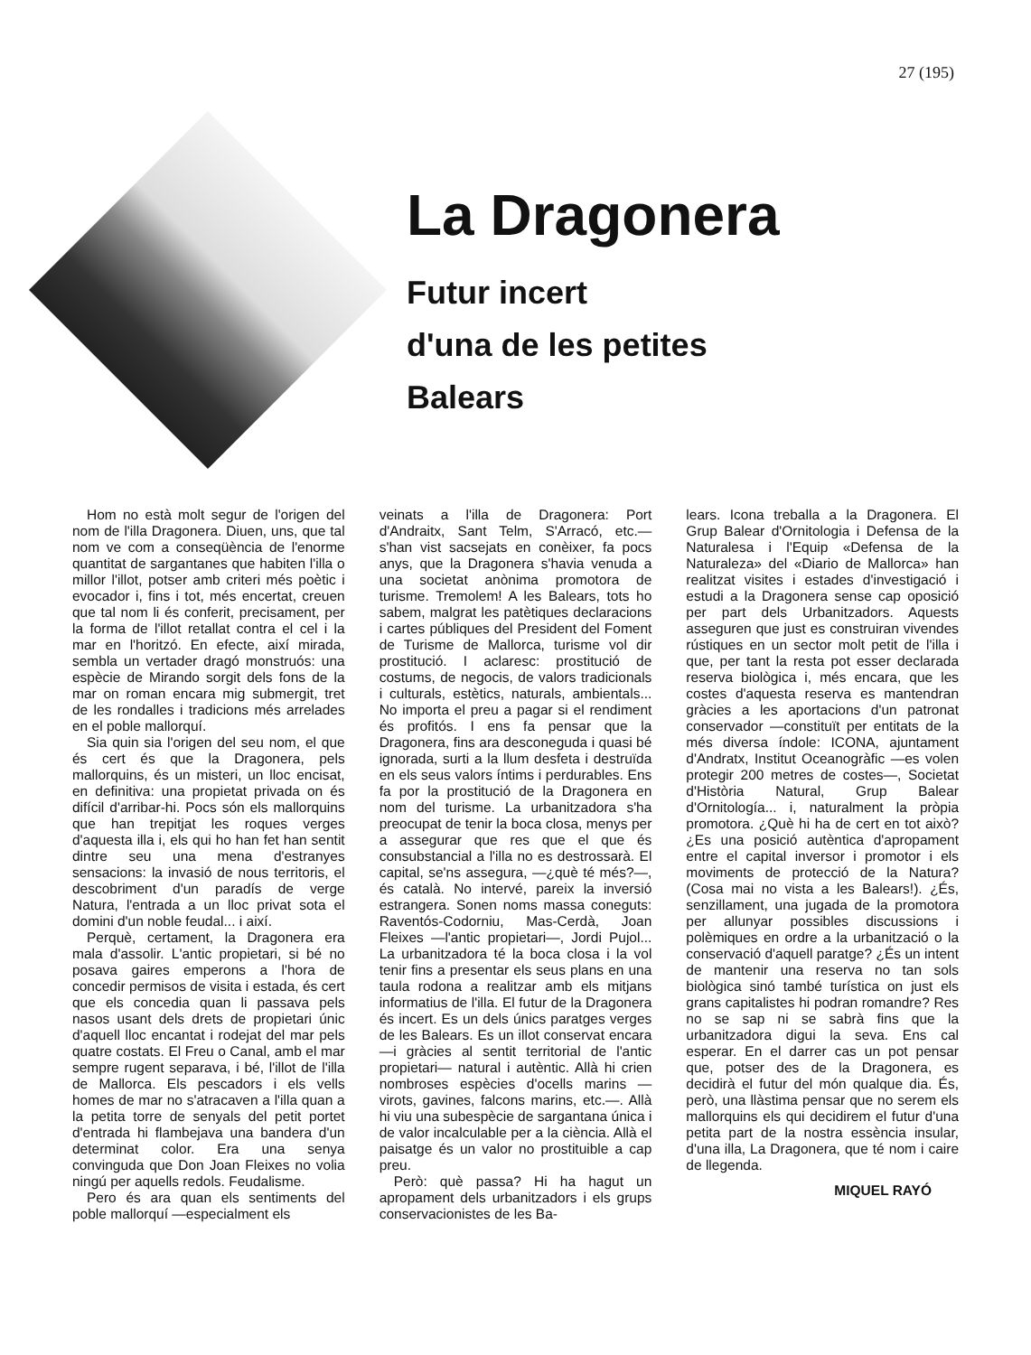27 (195)
La Dragonera
Futur incert
d'una de les petites
Balears
Hom no està molt segur de l'origen del nom de l'illa Dragonera. Diuen, uns, que tal nom ve com a conseqüència de l'enorme quantitat de sargantanes que habiten l'illa o millor l'illot, potser amb criteri més poètic i evocador i, fins i tot, més encertat, creuen que tal nom li és conferit, precisament, per la forma de l'illot retallat contra el cel i la mar en l'horitzó. En efecte, així mirada, sembla un vertader dragó monstruós: una espècie de Mirando sorgit dels fons de la mar on roman encara mig submergit, tret de les rondalles i tradicions més arrelades en el poble mallorquí.
Sia quin sia l'origen del seu nom, el que és cert és que la Dragonera, pels mallorquins, és un misteri, un lloc encisat, en definitiva: una propietat privada on és difícil d'arribar-hi. Pocs són els mallorquins que han trepitjat les roques verges d'aquesta illa i, els qui ho han fet han sentit dintre seu una mena d'estranyes sensacions: la invasió de nous territoris, el descobriment d'un paradís de verge Natura, l'entrada a un lloc privat sota el domini d'un noble feudal... i així.
Perquè, certament, la Dragonera era mala d'assolir. L'antic propietari, si bé no posava gaires emperons a l'hora de concedir permisos de visita i estada, és cert que els concedia quan li passava pels nasos usant dels drets de propietari únic d'aquell lloc encantat i rodejat del mar pels quatre costats. El Freu o Canal, amb el mar sempre rugent separava, i bé, l'illot de l'illa de Mallorca. Els pescadors i els vells homes de mar no s'atracaven a l'illa quan a la petita torre de senyals del petit portet d'entrada hi flambejava una bandera d'un determinat color. Era una senya convinguda que Don Joan Fleixes no volia ningú per aquells redols. Feudalisme.
Pero és ara quan els sentiments del poble mallorquí —especialment els
veinats a l'illa de Dragonera: Port d'Andraitx, Sant Telm, S'Arracó, etc.— s'han vist sacsejats en conèixer, fa pocs anys, que la Dragonera s'havia venuda a una societat anònima promotora de turisme. Tremolem! A les Balears, tots ho sabem, malgrat les patètiques declaracions i cartes públiques del President del Foment de Turisme de Mallorca, turisme vol dir prostitució. I aclaresc: prostitució de costums, de negocis, de valors tradicionals i culturals, estètics, naturals, ambientals... No importa el preu a pagar si el rendiment és profitós. I ens fa pensar que la Dragonera, fins ara desconeguda i quasi bé ignorada, surti a la llum desfeta i destruïda en els seus valors íntims i perdurables. Ens fa por la prostitució de la Dragonera en nom del turisme. La urbanitzadora s'ha preocupat de tenir la boca closa, menys per a assegurar que res que el que és consubstancial a l'illa no es destrossarà. El capital, se'ns assegura, —¿què té més?—, és català. No intervé, pareix la inversió estrangera. Sonen noms massa coneguts: Raventós-Codorniu, Mas-Cerdà, Joan Fleixes —l'antic propietari—, Jordi Pujol... La urbanitzadora té la boca closa i la vol tenir fins a presentar els seus plans en una taula rodona a realitzar amb els mitjans informatius de l'illa. El futur de la Dragonera és incert. Es un dels únics paratges verges de les Balears. Es un illot conservat encara —i gràcies al sentit territorial de l'antic propietari— natural i autèntic. Allà hi crien nombroses espècies d'ocells marins —virots, gavines, falcons marins, etc.—. Allà hi viu una subespècie de sargantana única i de valor incalculable per a la ciència. Allà el paisatge és un valor no prostituible a cap preu.
Però: què passa? Hi ha hagut un apropament dels urbanitzadors i els grups conservacionistes de les Ba-
lears. Icona treballa a la Dragonera. El Grup Balear d'Ornitologia i Defensa de la Naturalesa i l'Equip «Defensa de la Naturaleza» del «Diario de Mallorca» han realitzat visites i estades d'investigació i estudi a la Dragonera sense cap oposició per part dels Urbanitzadors. Aquests asseguren que just es construiran vivendes rústiques en un sector molt petit de l'illa i que, per tant la resta pot esser declarada reserva biològica i, més encara, que les costes d'aquesta reserva es mantendran gràcies a les aportacions d'un patronat conservador —constituït per entitats de la més diversa índole: ICONA, ajuntament d'Andratx, Institut Oceanogràfic —es volen protegir 200 metres de costes—, Societat d'Història Natural, Grup Balear d'Ornitología... i, naturalment la pròpia promotora. ¿Què hi ha de cert en tot això? ¿Es una posició autèntica d'apropament entre el capital inversor i promotor i els moviments de protecció de la Natura? (Cosa mai no vista a les Balears!). ¿És, senzillament, una jugada de la promotora per allunyar possibles discussions i polèmiques en ordre a la urbanització o la conservació d'aquell paratge? ¿És un intent de mantenir una reserva no tan sols biològica sinó també turística on just els grans capitalistes hi podran romandre? Res no se sap ni se sabrà fins que la urbanitzadora digui la seva. Ens cal esperar. En el darrer cas un pot pensar que, potser des de la Dragonera, es decidirà el futur del món qualque dia. És, però, una llàstima pensar que no serem els mallorquins els qui decidirem el futur d'una petita part de la nostra essència insular, d'una illa, La Dragonera, que té nom i caire de llegenda.
MIQUEL RAYÓ